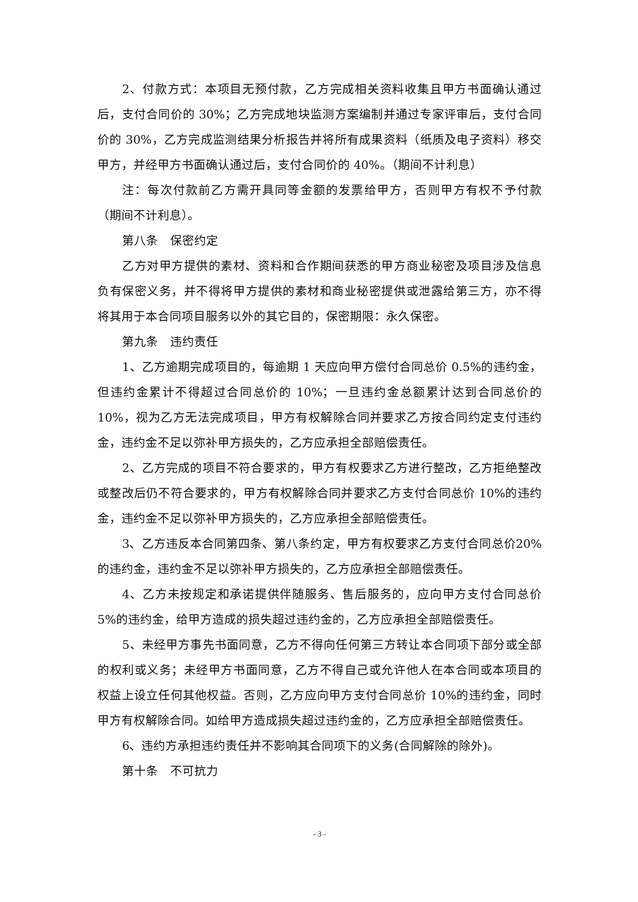2、付款方式：本项目无预付款，乙方完成相关资料收集且甲方书面确认通过后，支付合同价的 30%；乙方完成地块监测方案编制并通过专家评审后，支付合同价的 30%，乙方完成监测结果分析报告并将所有成果资料（纸质及电子资料）移交甲方，并经甲方书面确认通过后，支付合同价的 40%。（期间不计利息）
注：每次付款前乙方需开具同等金额的发票给甲方，否则甲方有权不予付款（期间不计利息）。
第八条　保密约定
乙方对甲方提供的素材、资料和合作期间获悉的甲方商业秘密及项目涉及信息负有保密义务，并不得将甲方提供的素材和商业秘密提供或泄露给第三方，亦不得将其用于本合同项目服务以外的其它目的，保密期限：永久保密。
第九条　违约责任
1、乙方逾期完成项目的，每逾期 1 天应向甲方偿付合同总价 0.5%的违约金，但违约金累计不得超过合同总价的 10%；一旦违约金总额累计达到合同总价的 10%，视为乙方无法完成项目，甲方有权解除合同并要求乙方按合同约定支付违约金，违约金不足以弥补甲方损失的，乙方应承担全部赔偿责任。
2、乙方完成的项目不符合要求的，甲方有权要求乙方进行整改，乙方拒绝整改或整改后仍不符合要求的，甲方有权解除合同并要求乙方支付合同总价 10%的违约金，违约金不足以弥补甲方损失的，乙方应承担全部赔偿责任。
3、乙方违反本合同第四条、第八条约定，甲方有权要求乙方支付合同总价20%的违约金，违约金不足以弥补甲方损失的，乙方应承担全部赔偿责任。
4、乙方未按规定和承诺提供伴随服务、售后服务的，应向甲方支付合同总价 5%的违约金，给甲方造成的损失超过违约金的，乙方应承担全部赔偿责任。
5、未经甲方事先书面同意，乙方不得向任何第三方转让本合同项下部分或全部的权利或义务；未经甲方书面同意，乙方不得自己或允许他人在本合同或本项目的权益上设立任何其他权益。否则，乙方应向甲方支付合同总价 10%的违约金，同时甲方有权解除合同。如给甲方造成损失超过违约金的，乙方应承担全部赔偿责任。
6、违约方承担违约责任并不影响其合同项下的义务(合同解除的除外)。
第十条　不可抗力
- 3 -